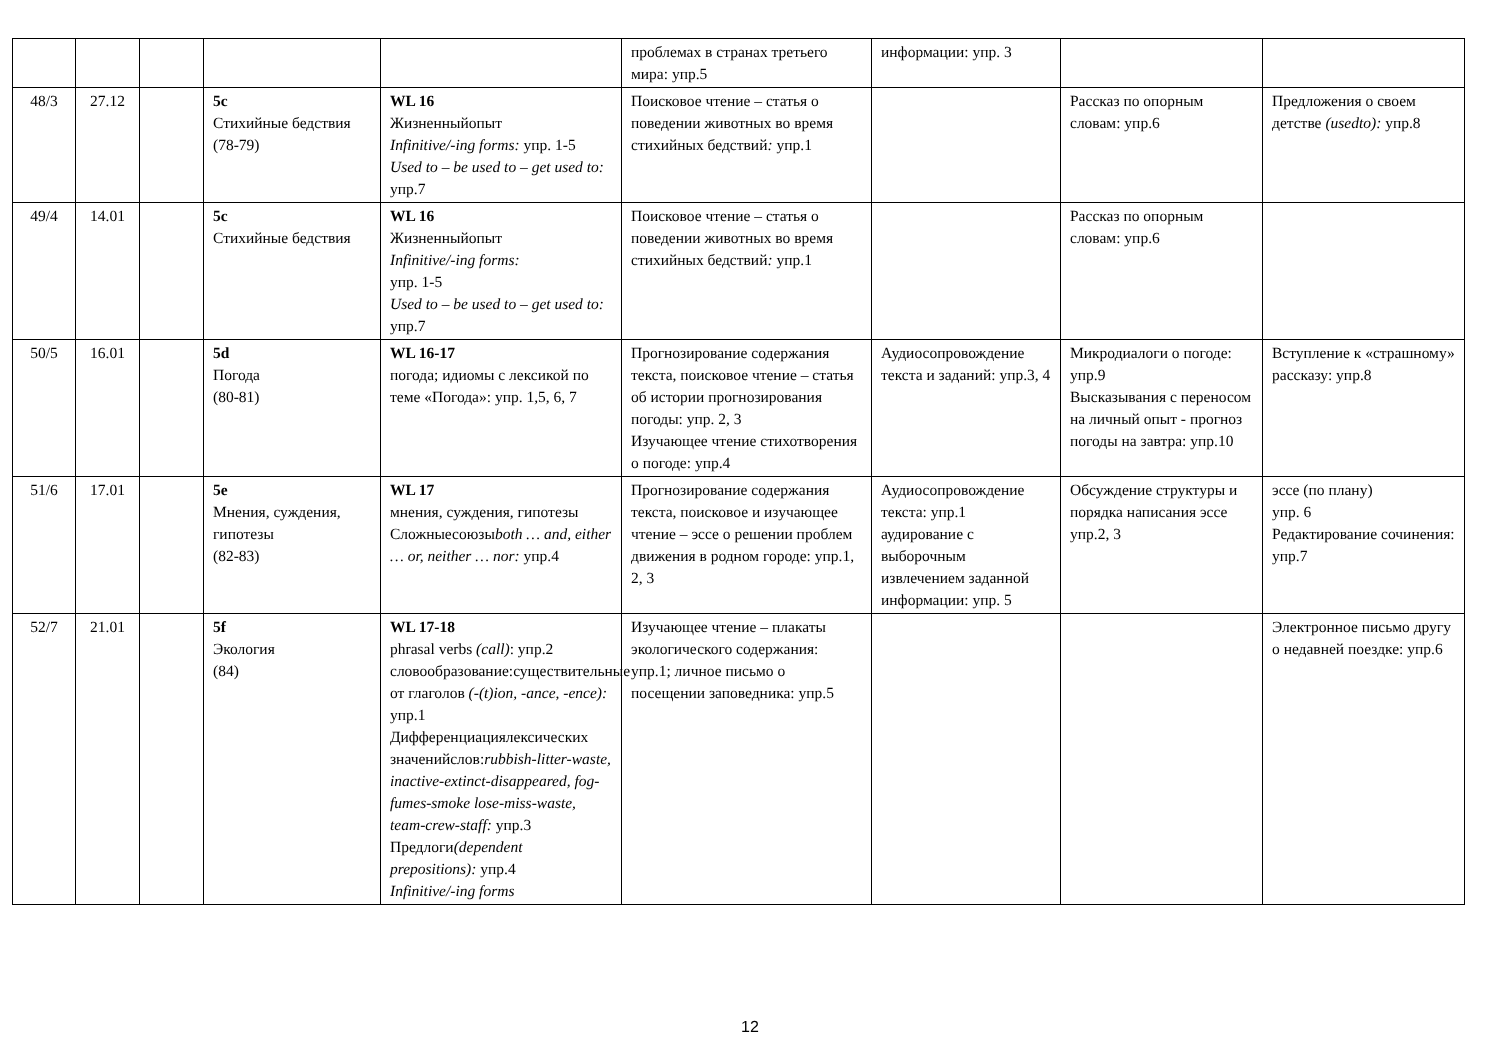| | | | | | проблемах в странах третьего мира: упр.5 | информации: упр. 3 | | |
| 48/3 | 27.12 | | 5c Стихийные бедствия (78-79) | WL 16 Жизненныйопыт Infinitive/-ing forms: упр. 1-5 Used to – be used to – get used to: упр.7 | Поисковое чтение – статья о поведении животных во время стихийных бедствий : упр.1 | | Рассказ по опорным словам: упр.6 | Предложения о своем детстве (usedto): упр.8 |
| 49/4 | 14.01 | | 5c Стихийные бедствия | WL 16 Жизненныйопыт Infinitive/-ing forms: упр. 1-5 Used to – be used to – get used to: упр.7 | Поисковое чтение – статья о поведении животных во время стихийных бедствий : упр.1 | | Рассказ по опорным словам: упр.6 | |
| 50/5 | 16.01 | | 5d Погода (80-81) | WL 16-17 погода; идиомы с лексикой по теме «Погода»: упр. 1,5, 6, 7 | Прогнозирование содержания текста, поисковое чтение – статья об истории прогнозирования погоды: упр. 2, 3 Изучающее чтение стихотворения о погоде: упр.4 | Аудиосопровождение текста и заданий: упр.3, 4 | Микродиалоги о погоде: упр.9 Высказывания с переносом на личный опыт - прогноз погоды на завтра: упр.10 | Вступление к «страшному» рассказу: упр.8 |
| 51/6 | 17.01 | | 5e Мнения, суждения, гипотезы (82-83) | WL 17 мнения, суждения, гипотезы Сложныесоюзы both … and, either … or, neither … nor: упр.4 | Прогнозирование содержания текста, поисковое и изучающее чтение – эссе о решении проблем движения в родном городе: упр.1, 2, 3 | Аудиосопровождение текста: упр.1 аудирование с выборочным извлечением заданной информации: упр. 5 | Обсуждение структуры и порядка написания эссе упр.2, 3 | эссе (по плану) упр. 6 Редактирование сочинения: упр.7 |
| 52/7 | 21.01 | | 5f Экология (84) | WL 17-18 phrasal verbs (call) : упр.2 словообразование:существительные от глаголов (-(t)ion, -ance, -ence): упр.1 Дифференциациялексических значенийслов: rubbish-litter-waste, inactive-extinct-disappeared, fog-fumes-smoke lose-miss-waste, team-crew-staff: упр.3 Предлоги (dependent prepositions): упр.4 Infinitive/-ing forms | Изучающее чтение – плакаты экологического содержания: упр.1; личное письмо о посещении заповедника: упр.5 | | | Электронное письмо другу о недавней поездке: упр.6 |
12